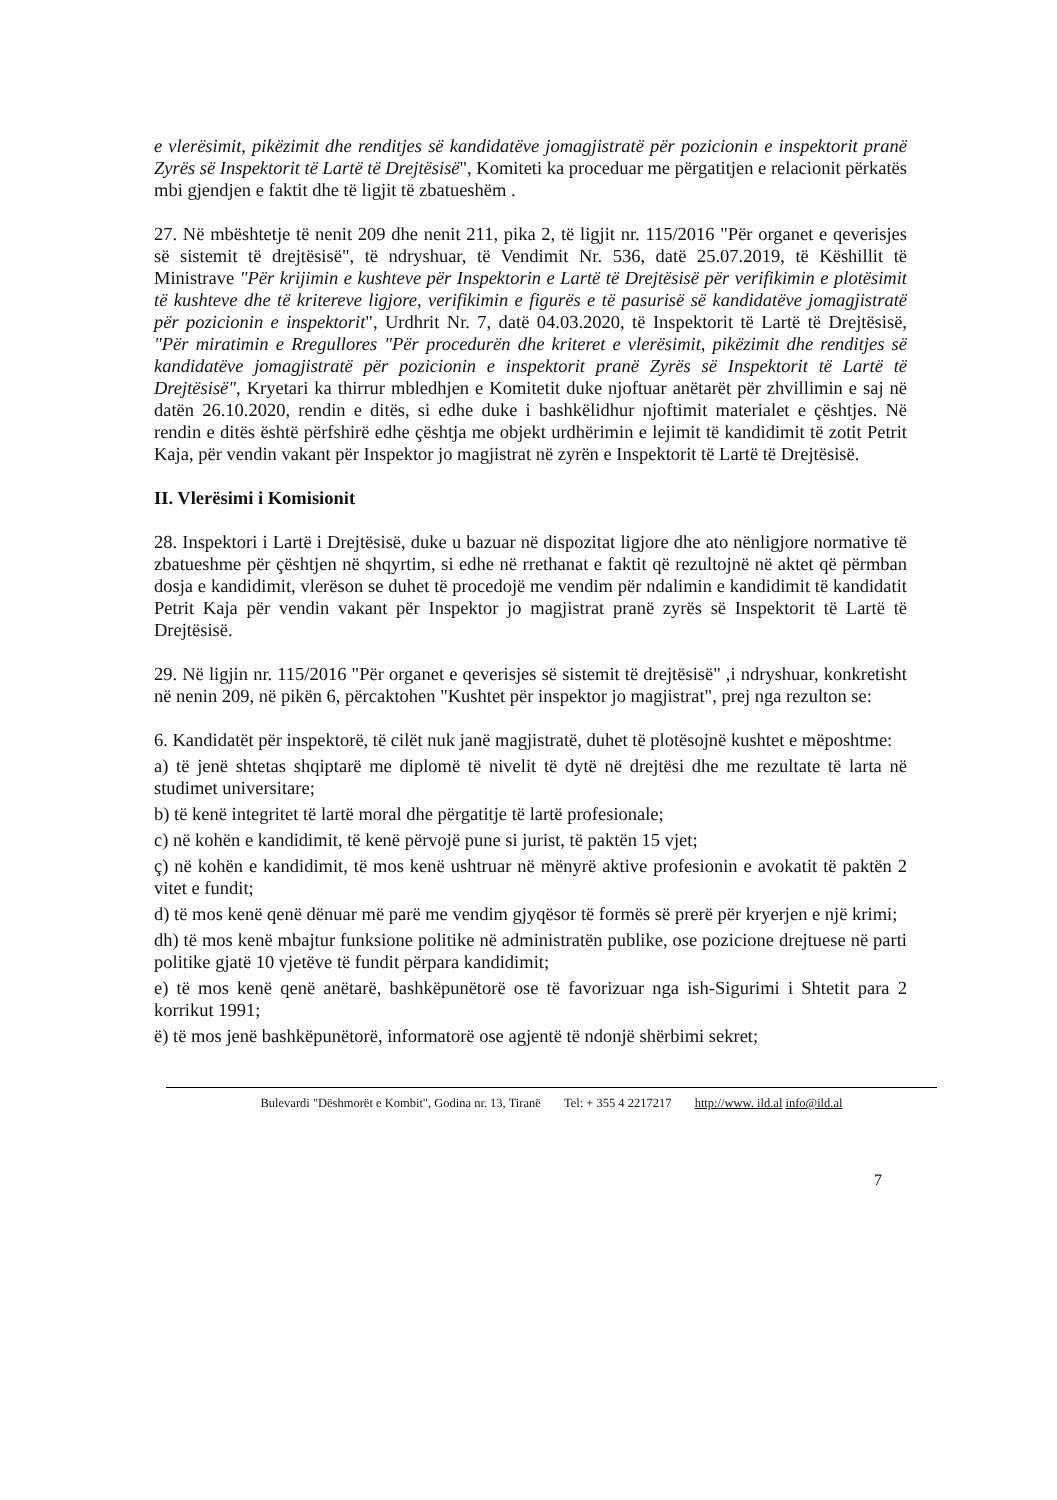e vlerësimit, pikëzimit dhe renditjes së kandidatëve jomagjistratë për pozicionin e inspektorit pranë Zyrës së Inspektorit të Lartë të Drejtësisë", Komiteti ka proceduar me përgatitjen e relacionit përkatës mbi gjendjen e faktit dhe të ligjit të zbatueshëm .
27. Në mbështetje të nenit 209 dhe nenit 211, pika 2, të ligjit nr. 115/2016 "Për organet e qeverisjes së sistemit të drejtësisë", të ndryshuar, të Vendimit Nr. 536, datë 25.07.2019, të Këshillit të Ministrave "Për krijimin e kushteve për Inspektorin e Lartë të Drejtësisë për verifikimin e plotësimit të kushteve dhe të kritereve ligjore, verifikimin e figurës e të pasurisë së kandidatëve jomagjistratë për pozicionin e inspektorit", Urdhrit Nr. 7, datë 04.03.2020, të Inspektorit të Lartë të Drejtësisë, "Për miratimin e Rregullores "Për procedurën dhe kriteret e vlerësimit, pikëzimit dhe renditjes së kandidatëve jomagjistratë për pozicionin e inspektorit pranë Zyrës së Inspektorit të Lartë të Drejtësisë", Kryetari ka thirrur mbledhjen e Komitetit duke njoftuar anëtarët për zhvillimin e saj në datën 26.10.2020, rendin e ditës, si edhe duke i bashkëlidhur njoftimit materialet e çështjes. Në rendin e ditës është përfshirë edhe çështja me objekt urdhërimin e lejimit të kandidimit të zotit Petrit Kaja, për vendin vakant për Inspektor jo magjistrat në zyrën e Inspektorit të Lartë të Drejtësisë.
II. Vlerësimi i Komisionit
28. Inspektori i Lartë i Drejtësisë, duke u bazuar në dispozitat ligjore dhe ato nënligjore normative të zbatueshme për çështjen në shqyrtim, si edhe në rrethanat e faktit që rezultojnë në aktet që përmban dosja e kandidimit, vlerëson se duhet të procedojë me vendim për ndalimin e kandidimit të kandidatit Petrit Kaja për vendin vakant për Inspektor jo magjistrat pranë zyrës së Inspektorit të Lartë të Drejtësisë.
29. Në ligjin nr. 115/2016 "Për organet e qeverisjes së sistemit të drejtësisë" ,i ndryshuar, konkretisht në nenin 209, në pikën 6, përcaktohen "Kushtet për inspektor jo magjistrat", prej nga rezulton se:
6. Kandidatët për inspektorë, të cilët nuk janë magjistratë, duhet të plotësojnë kushtet e mëposhtme:
a) të jenë shtetas shqiptarë me diplomë të nivelit të dytë në drejtësi dhe me rezultate të larta në studimet universitare;
b) të kenë integritet të lartë moral dhe përgatitje të lartë profesionale;
c) në kohën e kandidimit, të kenë përvojë pune si jurist, të paktën 15 vjet;
ç) në kohën e kandidimit, të mos kenë ushtruar në mënyrë aktive profesionin e avokatit të paktën 2 vitet e fundit;
d) të mos kenë qenë dënuar më parë me vendim gjyqësor të formës së prerë për kryerjen e një krimi;
dh) të mos kenë mbajtur funksione politike në administratën publike, ose pozicione drejtuese në parti politike gjatë 10 vjetëve të fundit përpara kandidimit;
e) të mos kenë qenë anëtarë, bashkëpunëtorë ose të favorizuar nga ish-Sigurimi i Shtetit para 2 korrikut 1991;
ë) të mos jenë bashkëpunëtorë, informatorë ose agjentë të ndonjë shërbimi sekret;
Bulevardi "Dëshmorët e Kombit", Godina nr. 13, Tiranë Tel: + 355 4 2217217 http://www. ild.al info@ild.al
7